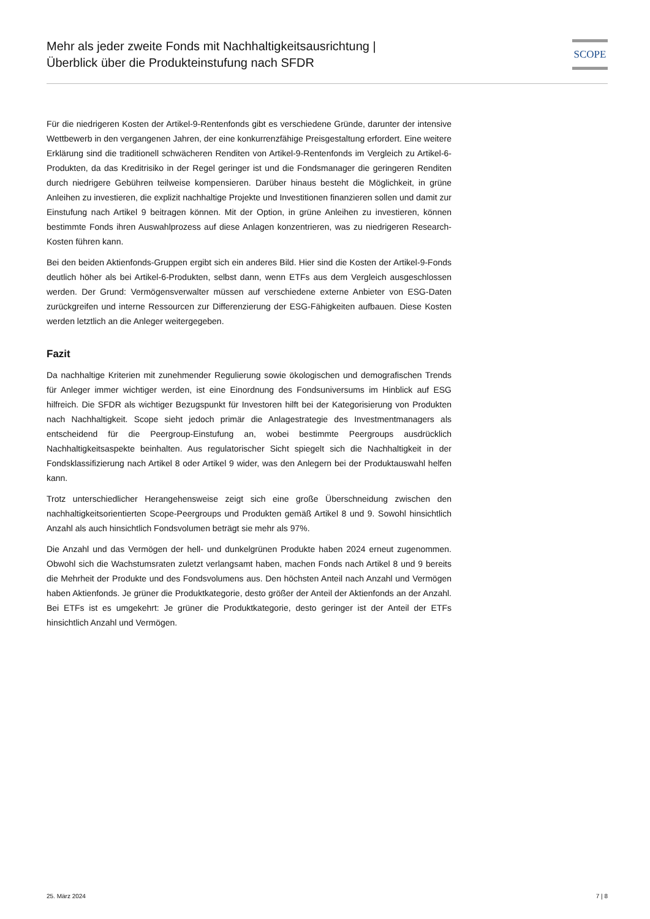Mehr als jeder zweite Fonds mit Nachhaltigkeitsausrichtung |
Überblick über die Produkteinstufung nach SFDR
SCOPE
Für die niedrigeren Kosten der Artikel-9-Rentenfonds gibt es verschiedene Gründe, darunter der intensive Wettbewerb in den vergangenen Jahren, der eine konkurrenzfähige Preisgestaltung erfordert. Eine weitere Erklärung sind die traditionell schwächeren Renditen von Artikel-9-Rentenfonds im Vergleich zu Artikel-6-Produkten, da das Kreditrisiko in der Regel geringer ist und die Fondsmanager die geringeren Renditen durch niedrigere Gebühren teilweise kompensieren. Darüber hinaus besteht die Möglichkeit, in grüne Anleihen zu investieren, die explizit nachhaltige Projekte und Investitionen finanzieren sollen und damit zur Einstufung nach Artikel 9 beitragen können. Mit der Option, in grüne Anleihen zu investieren, können bestimmte Fonds ihren Auswahlprozess auf diese Anlagen konzentrieren, was zu niedrigeren Research-Kosten führen kann.
Bei den beiden Aktienfonds-Gruppen ergibt sich ein anderes Bild. Hier sind die Kosten der Artikel-9-Fonds deutlich höher als bei Artikel-6-Produkten, selbst dann, wenn ETFs aus dem Vergleich ausgeschlossen werden. Der Grund: Vermögensverwalter müssen auf verschiedene externe Anbieter von ESG-Daten zurückgreifen und interne Ressourcen zur Differenzierung der ESG-Fähigkeiten aufbauen. Diese Kosten werden letztlich an die Anleger weitergegeben.
Fazit
Da nachhaltige Kriterien mit zunehmender Regulierung sowie ökologischen und demografischen Trends für Anleger immer wichtiger werden, ist eine Einordnung des Fondsuniversums im Hinblick auf ESG hilfreich. Die SFDR als wichtiger Bezugspunkt für Investoren hilft bei der Kategorisierung von Produkten nach Nachhaltigkeit. Scope sieht jedoch primär die Anlagestrategie des Investmentmanagers als entscheidend für die Peergroup-Einstufung an, wobei bestimmte Peergroups ausdrücklich Nachhaltigkeitsaspekte beinhalten. Aus regulatorischer Sicht spiegelt sich die Nachhaltigkeit in der Fondsklassifizierung nach Artikel 8 oder Artikel 9 wider, was den Anlegern bei der Produktauswahl helfen kann.
Trotz unterschiedlicher Herangehensweise zeigt sich eine große Überschneidung zwischen den nachhaltigkeitsorientierten Scope-Peergroups und Produkten gemäß Artikel 8 und 9. Sowohl hinsichtlich Anzahl als auch hinsichtlich Fondsvolumen beträgt sie mehr als 97%.
Die Anzahl und das Vermögen der hell- und dunkelgrünen Produkte haben 2024 erneut zugenommen. Obwohl sich die Wachstumsraten zuletzt verlangsamt haben, machen Fonds nach Artikel 8 und 9 bereits die Mehrheit der Produkte und des Fondsvolumens aus. Den höchsten Anteil nach Anzahl und Vermögen haben Aktienfonds. Je grüner die Produktkategorie, desto größer der Anteil der Aktienfonds an der Anzahl. Bei ETFs ist es umgekehrt: Je grüner die Produktkategorie, desto geringer ist der Anteil der ETFs hinsichtlich Anzahl und Vermögen.
25. März 2024 7 | 8